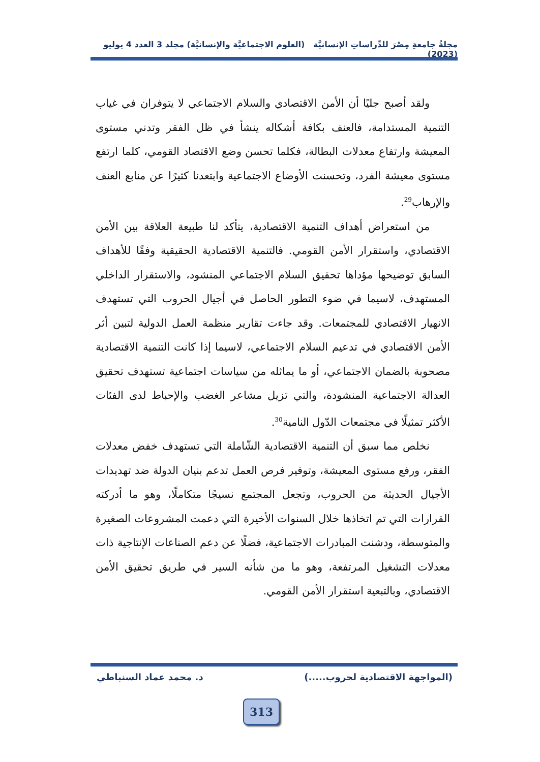مجلةُ جامعةِ مِصْرَ للدِّراساتِ الإنسانيَّة (العلوم الاجتماعيَّة والإنسانيَّة) مجلد 3 العدد 4 يوليو (2023)
ولقد أصبح جليًا أن الأمن الاقتصادي والسلام الاجتماعي لا يتوفران في غياب التنمية المستدامة، فالعنف بكافة أشكاله ينشأ في ظل الفقر وتدني مستوى المعيشة وارتفاع معدلات البطالة، فكلما تحسن وضع الاقتصاد القومي، كلما ارتفع مستوى معيشة الفرد، وتحسنت الأوضاع الاجتماعية وابتعدنا كثيرًا عن منابع العنف والإرهاب<sup>29</sup>.
من استعراض أهداف التنمية الاقتصادية، يتأكد لنا طبيعة العلاقة بين الأمن الاقتصادي، واستقرار الأمن القومي. فالتنمية الاقتصادية الحقيقية وفقًا للأهداف السابق توضيحها مؤداها تحقيق السلام الاجتماعي المنشود، والاستقرار الداخلي المستهدف، لاسيما في ضوء التطور الحاصل في أجيال الحروب التي تستهدف الانهيار الاقتصادي للمجتمعات. وقد جاءت تقارير منظمة العمل الدولية لتبين أثر الأمن الاقتصادي في تدعيم السلام الاجتماعي، لاسيما إذا كانت التنمية الاقتصادية مصحوبة بالضمان الاجتماعي، أو ما يماثله من سياسات اجتماعية تستهدف تحقيق العدالة الاجتماعية المنشودة، والتي تزيل مشاعر الغضب والإحباط لدى الفئات الأكثر تمثيلًا في مجتمعات الدّول النامية<sup>30</sup>.
نخلص مما سبق أن التنمية الاقتصادية الشّاملة التي تستهدف خفض معدلات الفقر، ورفع مستوى المعيشة، وتوفير فرص العمل تدعم بنيان الدولة ضد تهديدات الأجيال الحديثة من الحروب، وتجعل المجتمع نسيجًا متكاملًا، وهو ما أدركته القرارات التي تم اتخاذها خلال السنوات الأخيرة التي دعمت المشروعات الصغيرة والمتوسطة، ودشنت المبادرات الاجتماعية، فضلًا عن دعم الصناعات الإنتاجية ذات معدلات التشغيل المرتفعة، وهو ما من شأنه السير في طريق تحقيق الأمن الاقتصادي، وبالتبعية استقرار الأمن القومي.
(المواجهة الاقتصادية لحروب.....) د. محمد عماد السنباطي
313